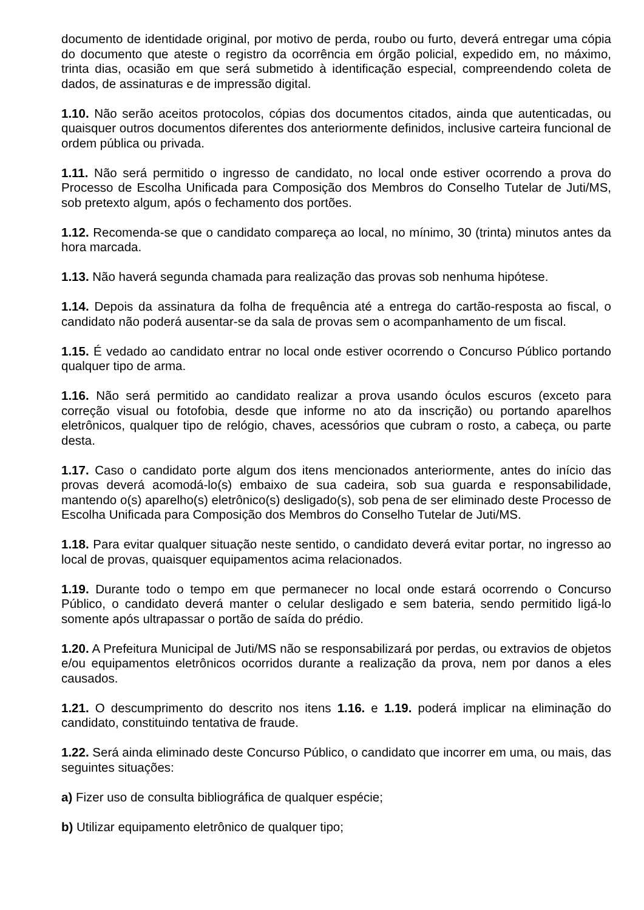documento de identidade original, por motivo de perda, roubo ou furto, deverá entregar uma cópia do documento que ateste o registro da ocorrência em órgão policial, expedido em, no máximo, trinta dias, ocasião em que será submetido à identificação especial, compreendendo coleta de dados, de assinaturas e de impressão digital.
1.10. Não serão aceitos protocolos, cópias dos documentos citados, ainda que autenticadas, ou quaisquer outros documentos diferentes dos anteriormente definidos, inclusive carteira funcional de ordem pública ou privada.
1.11. Não será permitido o ingresso de candidato, no local onde estiver ocorrendo a prova do Processo de Escolha Unificada para Composição dos Membros do Conselho Tutelar de Juti/MS, sob pretexto algum, após o fechamento dos portões.
1.12. Recomenda-se que o candidato compareça ao local, no mínimo, 30 (trinta) minutos antes da hora marcada.
1.13. Não haverá segunda chamada para realização das provas sob nenhuma hipótese.
1.14. Depois da assinatura da folha de frequência até a entrega do cartão-resposta ao fiscal, o candidato não poderá ausentar-se da sala de provas sem o acompanhamento de um fiscal.
1.15. É vedado ao candidato entrar no local onde estiver ocorrendo o Concurso Público portando qualquer tipo de arma.
1.16. Não será permitido ao candidato realizar a prova usando óculos escuros (exceto para correção visual ou fotofobia, desde que informe no ato da inscrição) ou portando aparelhos eletrônicos, qualquer tipo de relógio, chaves, acessórios que cubram o rosto, a cabeça, ou parte desta.
1.17. Caso o candidato porte algum dos itens mencionados anteriormente, antes do início das provas deverá acomodá-lo(s) embaixo de sua cadeira, sob sua guarda e responsabilidade, mantendo o(s) aparelho(s) eletrônico(s) desligado(s), sob pena de ser eliminado deste Processo de Escolha Unificada para Composição dos Membros do Conselho Tutelar de Juti/MS.
1.18. Para evitar qualquer situação neste sentido, o candidato deverá evitar portar, no ingresso ao local de provas, quaisquer equipamentos acima relacionados.
1.19. Durante todo o tempo em que permanecer no local onde estará ocorrendo o Concurso Público, o candidato deverá manter o celular desligado e sem bateria, sendo permitido ligá-lo somente após ultrapassar o portão de saída do prédio.
1.20. A Prefeitura Municipal de Juti/MS não se responsabilizará por perdas, ou extravios de objetos e/ou equipamentos eletrônicos ocorridos durante a realização da prova, nem por danos a eles causados.
1.21. O descumprimento do descrito nos itens 1.16. e 1.19. poderá implicar na eliminação do candidato, constituindo tentativa de fraude.
1.22. Será ainda eliminado deste Concurso Público, o candidato que incorrer em uma, ou mais, das seguintes situações:
a) Fizer uso de consulta bibliográfica de qualquer espécie;
b) Utilizar equipamento eletrônico de qualquer tipo;